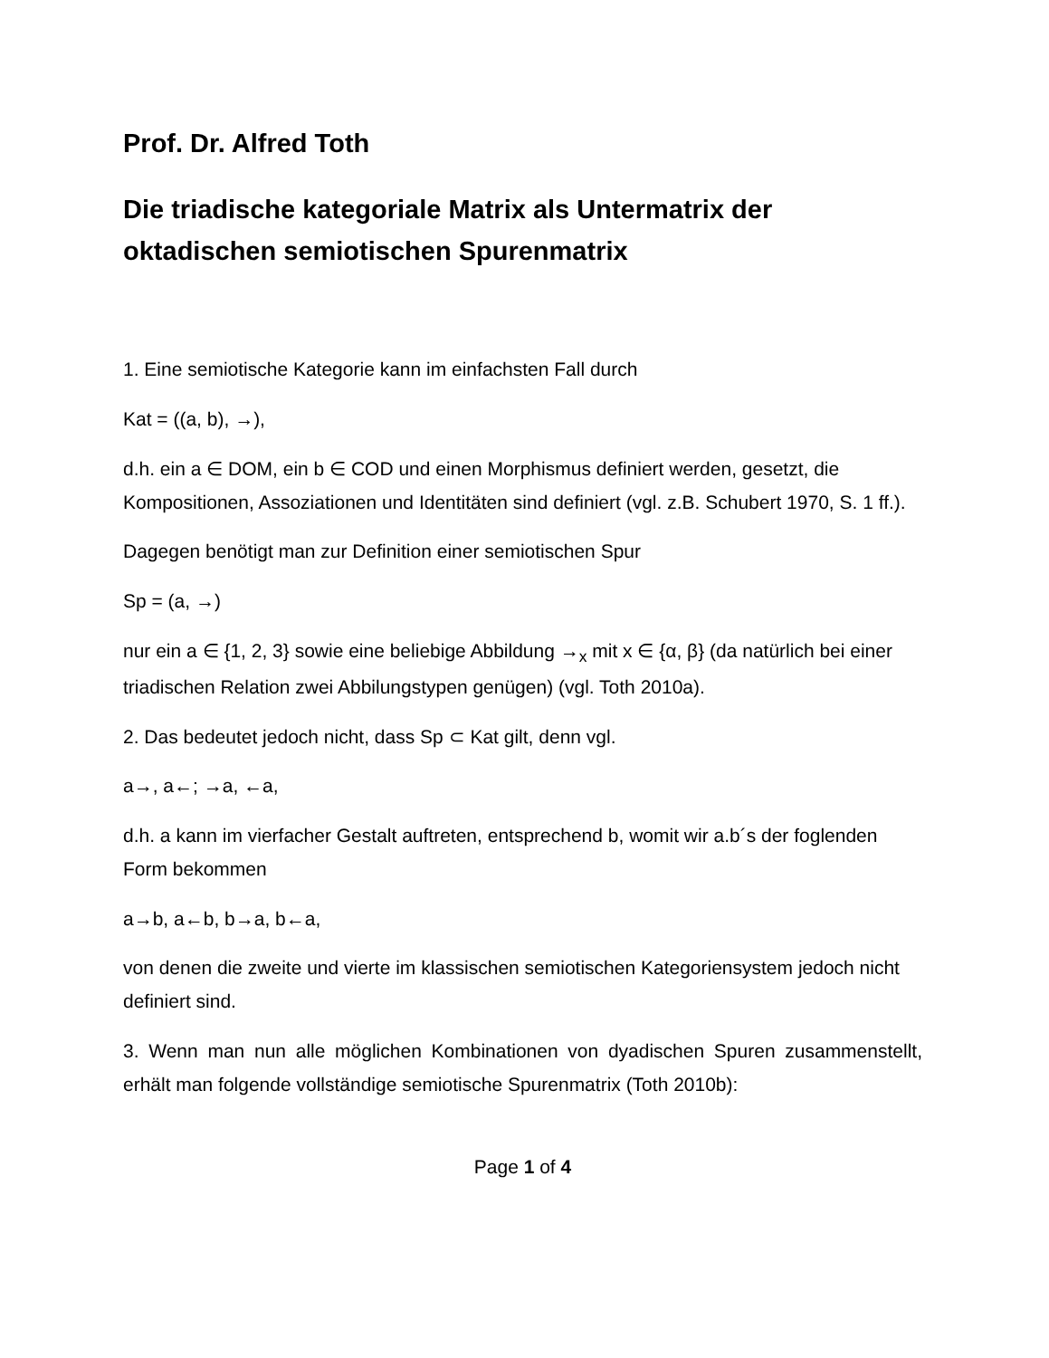Prof. Dr. Alfred Toth
Die triadische kategoriale Matrix als Untermatrix der oktadischen semiotischen Spurenmatrix
1. Eine semiotische Kategorie kann im einfachsten Fall durch
Kat = ((a, b), →),
d.h. ein a ∈ DOM, ein b ∈ COD und einen Morphismus definiert werden, gesetzt, die Kompositionen, Assoziationen und Identitäten sind definiert (vgl. z.B. Schubert 1970, S. 1 ff.).
Dagegen benötigt man zur Definition einer semiotischen Spur
Sp = (a, →)
nur ein a ∈ {1, 2, 3} sowie eine beliebige Abbildung →<sub>x</sub> mit x ∈ {α, β} (da natürlich bei einer triadischen Relation zwei Abbilungstypen genügen) (vgl. Toth 2010a).
2. Das bedeutet jedoch nicht, dass Sp ⊂ Kat gilt, denn vgl.
a→, a←; →a, ←a,
d.h. a kann im vierfacher Gestalt auftreten, entsprechend b, womit wir a.b´s der foglenden Form bekommen
a→b, a←b, b→a, b←a,
von denen die zweite und vierte im klassischen semiotischen Kategoriensystem jedoch nicht definiert sind.
3. Wenn man nun alle möglichen Kombinationen von dyadischen Spuren zusammenstellt, erhält man folgende vollständige semiotische Spurenmatrix (Toth 2010b):
Page 1 of 4